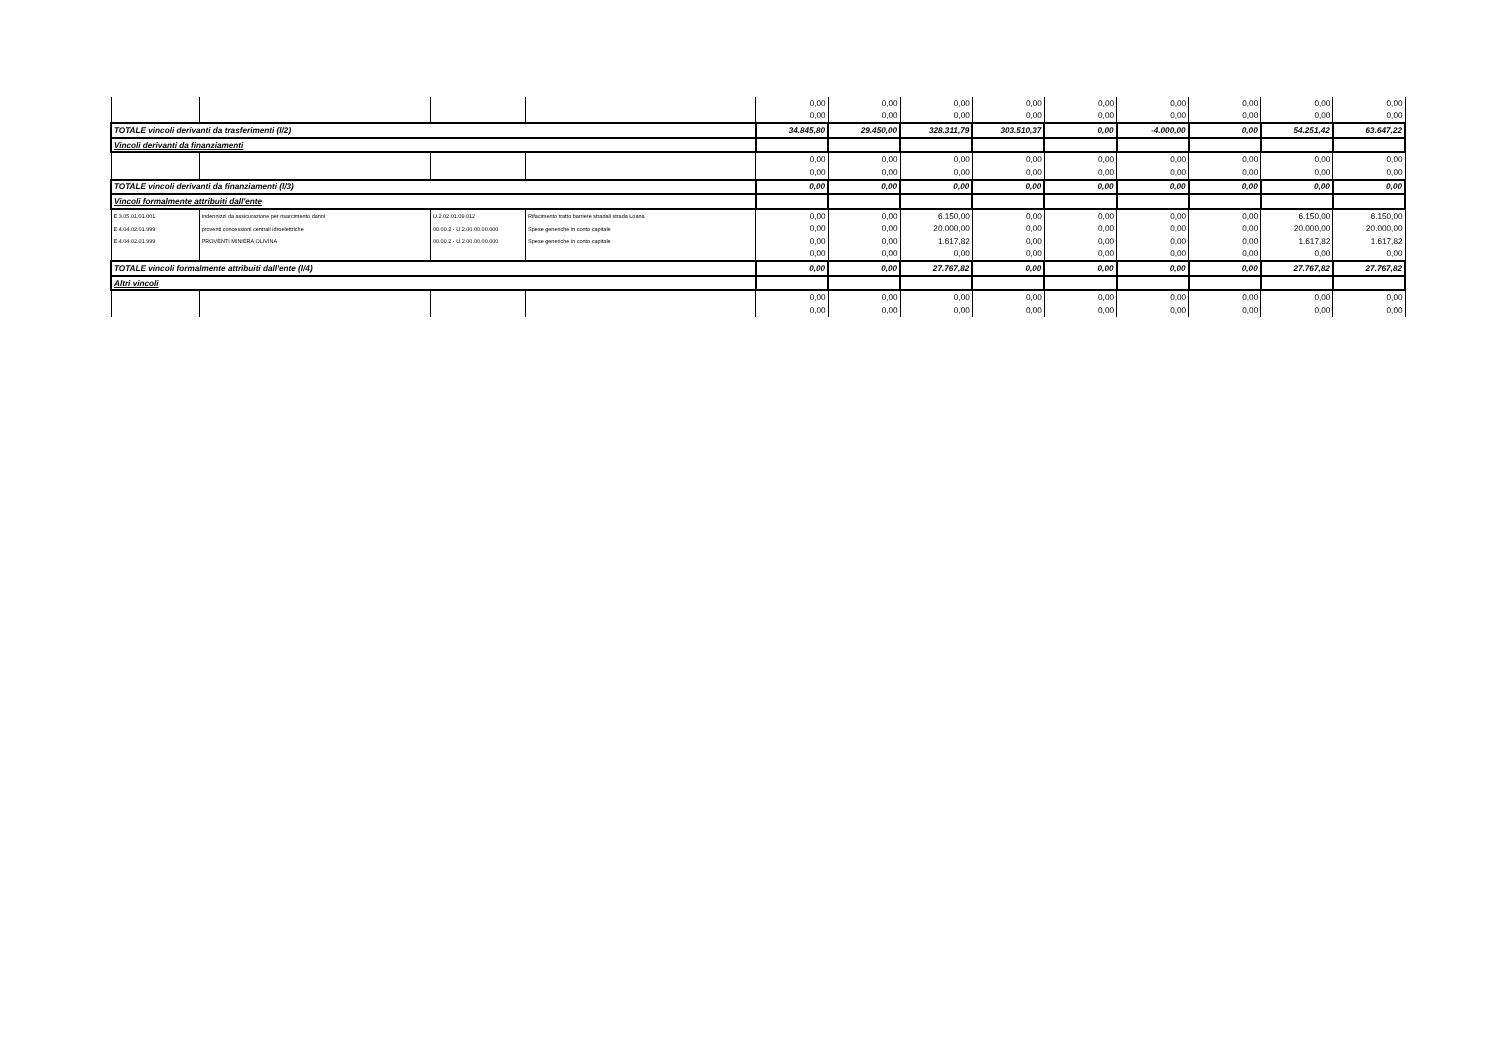| | | | | 0,00 | 0,00 | 0,00 | 0,00 | 0,00 | 0,00 | 0,00 | 0,00 | 0,00 |
| | | | | 0,00 | 0,00 | 0,00 | 0,00 | 0,00 | 0,00 | 0,00 | 0,00 | 0,00 |
| TOTALE vincoli derivanti da trasferimenti (l/2) | | | | 34.845,80 | 29.450,00 | 328.311,79 | 303.510,37 | 0,00 | -4.000,00 | 0,00 | 54.251,42 | 63.647,22 |
| Vincoli derivanti da finanziamenti | | | | | | | | | | | | |
| | | | | 0,00 | 0,00 | 0,00 | 0,00 | 0,00 | 0,00 | 0,00 | 0,00 | 0,00 |
| | | | | 0,00 | 0,00 | 0,00 | 0,00 | 0,00 | 0,00 | 0,00 | 0,00 | 0,00 |
| TOTALE vincoli derivanti da finanziamenti (l/3) | | | | 0,00 | 0,00 | 0,00 | 0,00 | 0,00 | 0,00 | 0,00 | 0,00 | 0,00 |
| Vincoli formalmente attribuiti dall'ente | | | | | | | | | | | | |
| E.3.05.01.01.001 | Indennizzi da assicurazione per risarcimento danni | U.2.02.01.09.012 | Rifacimento tratto barriere stradali strada Loana | 0,00 | 0,00 | 6.150,00 | 0,00 | 0,00 | 0,00 | 0,00 | 6.150,00 | 6.150,00 |
| E.4.04.02.01.999 | proventi concessioni centrali idroelettriche | 00.00.2 - U.2.00.00.00.000 | Spese generiche in conto capitale | 0,00 | 0,00 | 20.000,00 | 0,00 | 0,00 | 0,00 | 0,00 | 20.000,00 | 20.000,00 |
| E.4.04.02.01.999 | PROVENTI MINIERA OLIVINA | 00.00.2 - U.2.00.00.00.000 | Spese generiche in conto capitale | 0,00 | 0,00 | 1.617,82 | 0,00 | 0,00 | 0,00 | 0,00 | 1.617,82 | 1.617,82 |
| | | | | 0,00 | 0,00 | 0,00 | 0,00 | 0,00 | 0,00 | 0,00 | 0,00 | 0,00 |
| TOTALE vincoli formalmente attribuiti dall'ente (l/4) | | | | 0,00 | 0,00 | 27.767,82 | 0,00 | 0,00 | 0,00 | 0,00 | 27.767,82 | 27.767,82 |
| Altri vincoli | | | | | | | | | | | | |
| | | | | 0,00 | 0,00 | 0,00 | 0,00 | 0,00 | 0,00 | 0,00 | 0,00 | 0,00 |
| | | | | 0,00 | 0,00 | 0,00 | 0,00 | 0,00 | 0,00 | 0,00 | 0,00 | 0,00 |